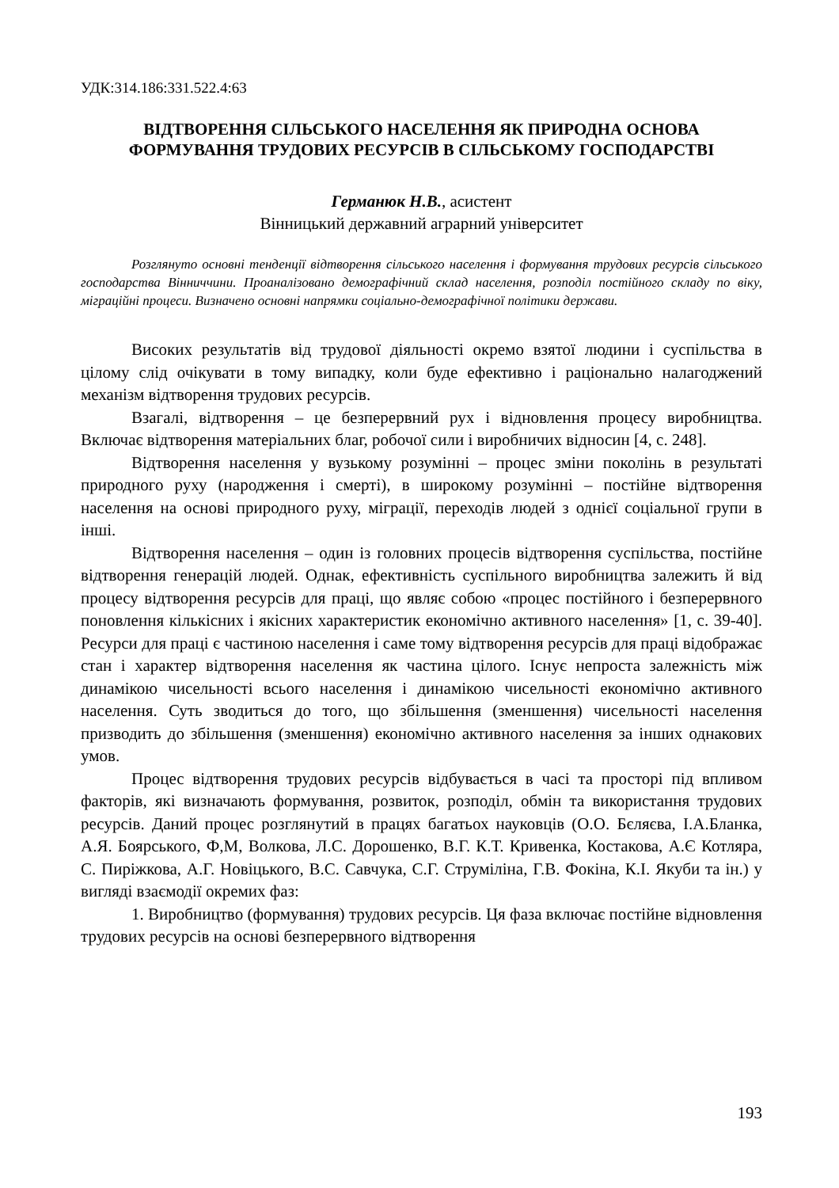УДК:314.186:331.522.4:63
ВІДТВОРЕННЯ СІЛЬСЬКОГО НАСЕЛЕННЯ ЯК ПРИРОДНА ОСНОВА ФОРМУВАННЯ ТРУДОВИХ РЕСУРСІВ В СІЛЬСЬКОМУ ГОСПОДАРСТВІ
Германюк Н.В., асистент
Вінницький державний аграрний університет
Розглянуто основні тенденції відтворення сільського населення і формування трудових ресурсів сільського господарства Вінниччини. Проаналізовано демографічний склад населення, розподіл постійного складу по віку, міграційні процеси. Визначено основні напрямки соціально-демографічної політики держави.
Високих результатів від трудової діяльності окремо взятої людини і суспільства в цілому слід очікувати в тому випадку, коли буде ефективно і раціонально налагоджений механізм відтворення трудових ресурсів.
Взагалі, відтворення – це безперервний рух і відновлення процесу виробництва. Включає відтворення матеріальних благ, робочої сили і виробничих відносин [4, с. 248].
Відтворення населення у вузькому розумінні – процес зміни поколінь в результаті природного руху (народження і смерті), в широкому розумінні – постійне відтворення населення на основі природного руху, міграції, переходів людей з однієї соціальної групи в інші.
Відтворення населення – один із головних процесів відтворення суспільства, постійне відтворення генерацій людей. Однак, ефективність суспільного виробництва залежить й від процесу відтворення ресурсів для праці, що являє собою «процес постійного і безперервного поновлення кількісних і якісних характеристик економічно активного населення» [1, с. 39-40]. Ресурси для праці є частиною населення і саме тому відтворення ресурсів для праці відображає стан і характер відтворення населення як частина цілого. Існує непроста залежність між динамікою чисельності всього населення і динамікою чисельності економічно активного населення. Суть зводиться до того, що збільшення (зменшення) чисельності населення призводить до збільшення (зменшення) економічно активного населення за інших однакових умов.
Процес відтворення трудових ресурсів відбувається в часі та просторі під впливом факторів, які визначають формування, розвиток, розподіл, обмін та використання трудових ресурсів. Даний процес розглянутий в працях багатьох науковців (О.О. Бєляєва, І.А.Бланка, А.Я. Боярського, Ф,М, Волкова, Л.С. Дорошенко, В.Г. К.Т. Кривенка, Костакова, А.Є Котляра, С. Пиріжкова, А.Г. Новіцького, В.С. Савчука, С.Г. Струміліна, Г.В. Фокіна, К.І. Якуби та ін.) у вигляді взаємодії окремих фаз:
1. Виробництво (формування) трудових ресурсів. Ця фаза включає постійне відновлення трудових ресурсів на основі безперервного відтворення
193